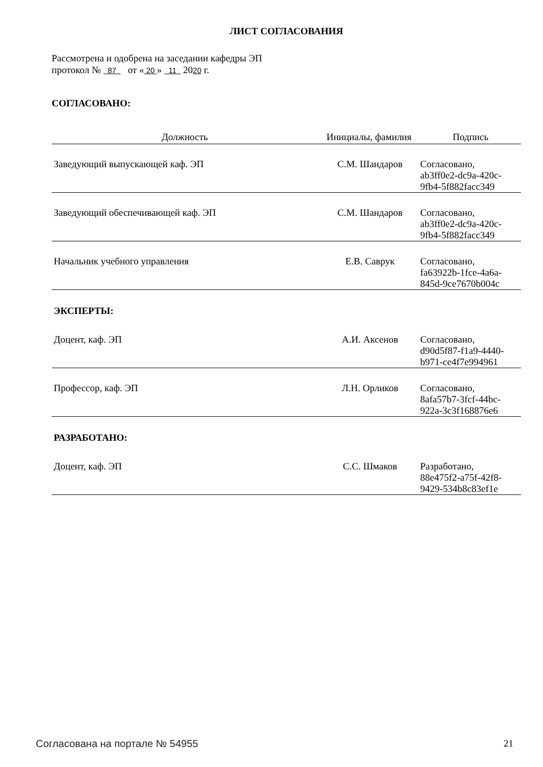ЛИСТ СОГЛАСОВАНИЯ
Рассмотрена и одобрена на заседании кафедры ЭП
протокол № 87 от « 20 » 11 2020 г.
СОГЛАСОВАНО:
| Должность | Инициалы, фамилия | Подпись |
| --- | --- | --- |
| Заведующий выпускающей каф. ЭП | С.М. Шандаров | Согласовано, ab3ff0e2-dc9a-420c- 9fb4-5f882facc349 |
| Заведующий обеспечивающей каф. ЭП | С.М. Шандаров | Согласовано, ab3ff0e2-dc9a-420c- 9fb4-5f882facc349 |
| Начальник учебного управления | Е.В. Саврук | Согласовано, fa63922b-1fce-4a6a- 845d-9ce7670b004c |
| ЭКСПЕРТЫ: | | |
| Доцент, каф. ЭП | А.И. Аксенов | Согласовано, d90d5f87-f1a9-4440- b971-ce4f7e994961 |
| Профессор, каф. ЭП | Л.Н. Орликов | Согласовано, 8afa57b7-3fcf-44bc- 922a-3c3f168876e6 |
| РАЗРАБОТАНО: | | |
| Доцент, каф. ЭП | С.С. Шмаков | Разработано, 88e475f2-a75f-42f8- 9429-534b8c83ef1e |
Согласована на портале № 54955 21